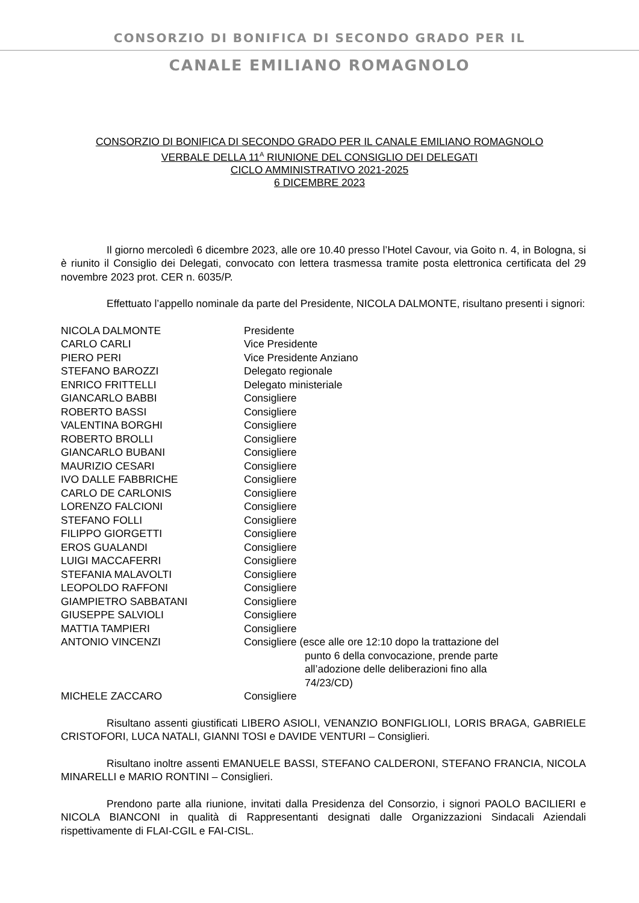CONSORZIO DI BONIFICA DI SECONDO GRADO PER IL
CANALE EMILIANO ROMAGNOLO
CONSORZIO DI BONIFICA DI SECONDO GRADO PER IL CANALE EMILIANO ROMAGNOLO
VERBALE DELLA 11<sup>A</sup> RIUNIONE DEL CONSIGLIO DEI DELEGATI
CICLO AMMINISTRATIVO 2021-2025
6 DICEMBRE 2023
Il giorno mercoledì 6 dicembre 2023, alle ore 10.40 presso l’Hotel Cavour, via Goito n. 4, in Bologna, si è riunito il Consiglio dei Delegati, convocato con lettera trasmessa tramite posta elettronica certificata del 29 novembre 2023 prot. CER n. 6035/P.
Effettuato l’appello nominale da parte del Presidente, NICOLA DALMONTE, risultano presenti i signori:
| NICOLA DALMONTE | Presidente |
| CARLO CARLI | Vice Presidente |
| PIERO PERI | Vice Presidente Anziano |
| STEFANO BAROZZI | Delegato regionale |
| ENRICO FRITTELLI | Delegato ministeriale |
| GIANCARLO BABBI | Consigliere |
| ROBERTO BASSI | Consigliere |
| VALENTINA BORGHI | Consigliere |
| ROBERTO BROLLI | Consigliere |
| GIANCARLO BUBANI | Consigliere |
| MAURIZIO CESARI | Consigliere |
| IVO DALLE FABBRICHE | Consigliere |
| CARLO DE CARLONIS | Consigliere |
| LORENZO FALCIONI | Consigliere |
| STEFANO FOLLI | Consigliere |
| FILIPPO GIORGETTI | Consigliere |
| EROS GUALANDI | Consigliere |
| LUIGI MACCAFERRI | Consigliere |
| STEFANIA MALAVOLTI | Consigliere |
| LEOPOLDO RAFFONI | Consigliere |
| GIAMPIETRO SABBATANI | Consigliere |
| GIUSEPPE SALVIOLI | Consigliere |
| MATTIA TAMPIERI | Consigliere |
| ANTONIO VINCENZI | Consigliere (esce alle ore 12:10 dopo la trattazione del punto 6 della convocazione, prende parte all’adozione delle deliberazioni fino alla 74/23/CD) |
| MICHELE ZACCARO | Consigliere |
Risultano assenti giustificati LIBERO ASIOLI, VENANZIO BONFIGLIOLI, LORIS BRAGA, GABRIELE CRISTOFORI, LUCA NATALI, GIANNI TOSI e DAVIDE VENTURI – Consiglieri.
Risultano inoltre assenti EMANUELE BASSI, STEFANO CALDERONI, STEFANO FRANCIA, NICOLA MINARELLI e MARIO RONTINI – Consiglieri.
Prendono parte alla riunione, invitati dalla Presidenza del Consorzio, i signori PAOLO BACILIERI e NICOLA BIANCONI in qualità di Rappresentanti designati dalle Organizzazioni Sindacali Aziendali rispettivamente di FLAI-CGIL e FAI-CISL.